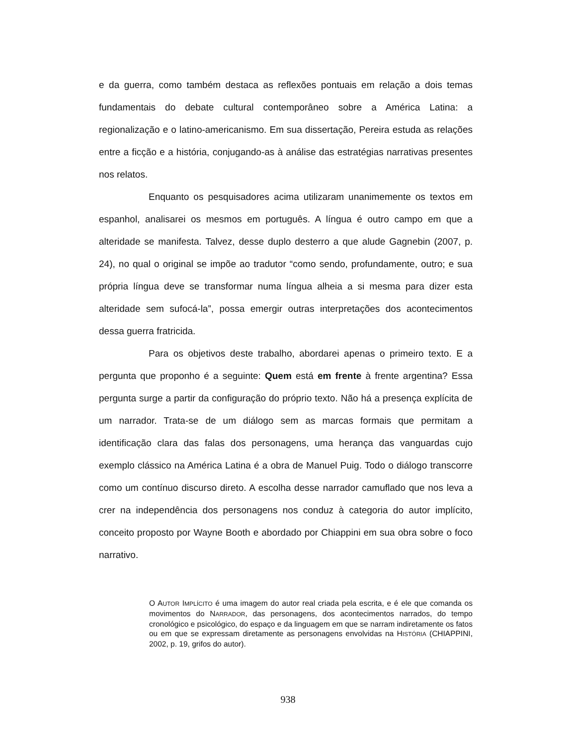e da guerra, como também destaca as reflexões pontuais em relação a dois temas fundamentais do debate cultural contemporâneo sobre a América Latina: a regionalização e o latino-americanismo. Em sua dissertação, Pereira estuda as relações entre a ficção e a história, conjugando-as à análise das estratégias narrativas presentes nos relatos.
Enquanto os pesquisadores acima utilizaram unanimemente os textos em espanhol, analisarei os mesmos em português. A língua é outro campo em que a alteridade se manifesta. Talvez, desse duplo desterro a que alude Gagnebin (2007, p. 24), no qual o original se impõe ao tradutor “como sendo, profundamente, outro; e sua própria língua deve se transformar numa língua alheia a si mesma para dizer esta alteridade sem sufocá-la”, possa emergir outras interpretações dos acontecimentos dessa guerra fratricida.
Para os objetivos deste trabalho, abordarei apenas o primeiro texto. E a pergunta que proponho é a seguinte: Quem está em frente à frente argentina? Essa pergunta surge a partir da configuração do próprio texto. Não há a presença explícita de um narrador. Trata-se de um diálogo sem as marcas formais que permitam a identificação clara das falas dos personagens, uma herança das vanguardas cujo exemplo clássico na América Latina é a obra de Manuel Puig. Todo o diálogo transcorre como um contínuo discurso direto. A escolha desse narrador camuflado que nos leva a crer na independência dos personagens nos conduz à categoria do autor implícito, conceito proposto por Wayne Booth e abordado por Chiappini em sua obra sobre o foco narrativo.
O AUTOR IMPLÍCITO é uma imagem do autor real criada pela escrita, e é ele que comanda os movimentos do NARRADOR, das personagens, dos acontecimentos narrados, do tempo cronológico e psicológico, do espaço e da linguagem em que se narram indiretamente os fatos ou em que se expressam diretamente as personagens envolvidas na HISTÓRIA (CHIAPPINI, 2002, p. 19, grifos do autor).
938